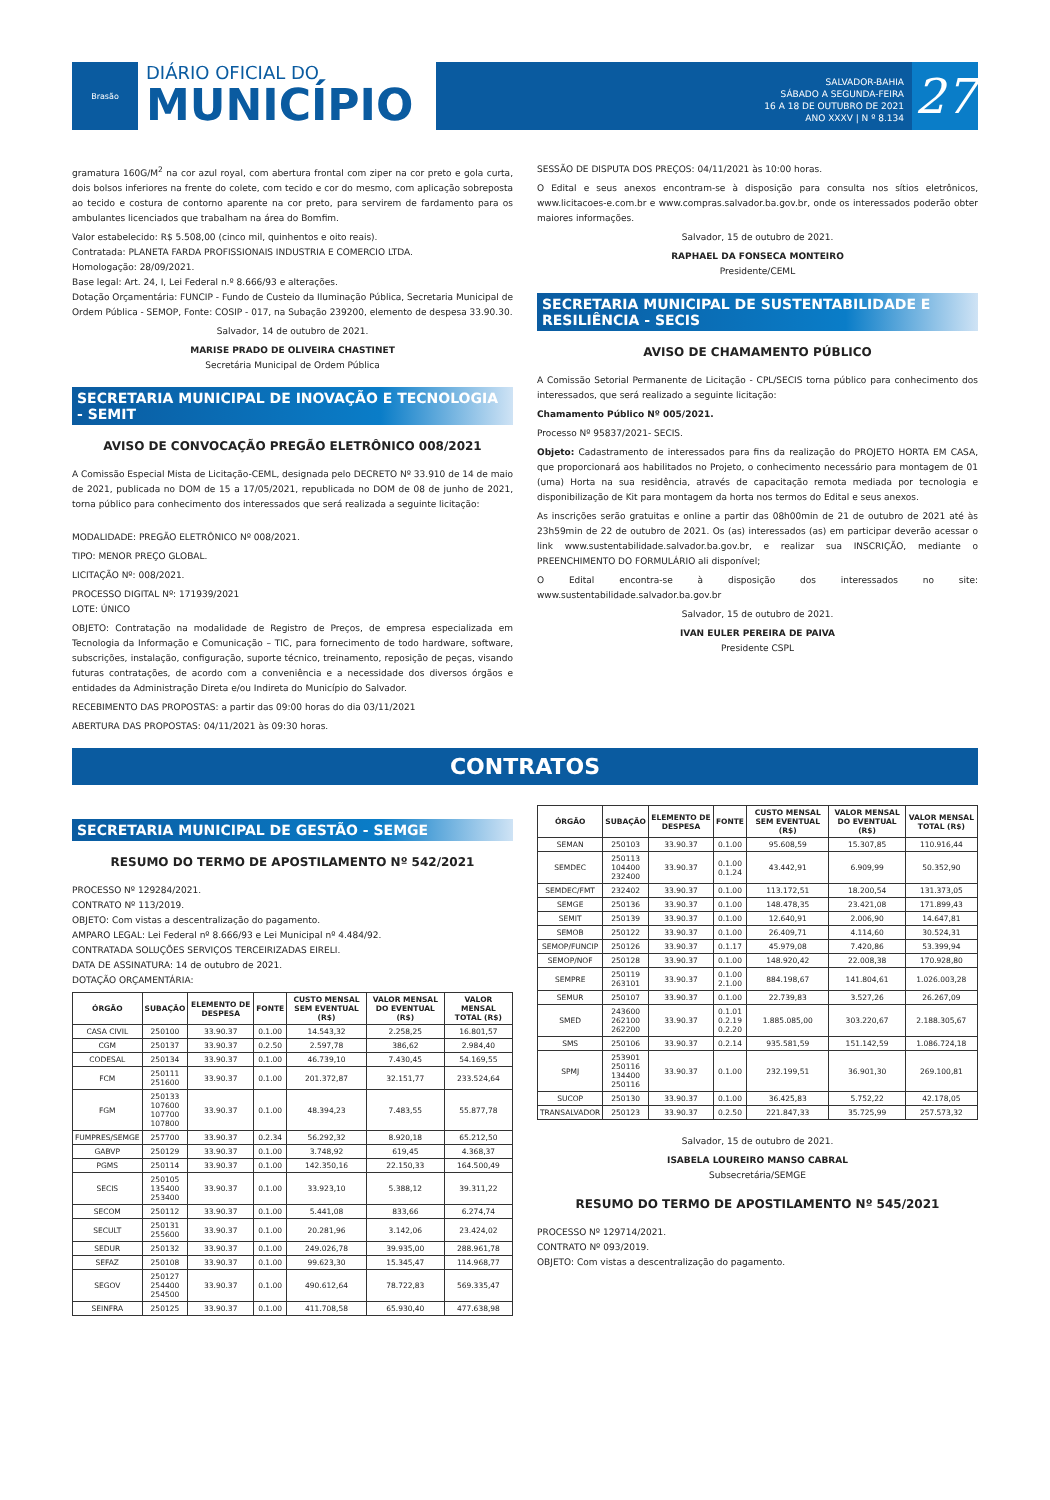Brasão
DIÁRIO OFICIAL DO
MUNICÍPIO
SALVADOR-BAHIA
SÁBADO A SEGUNDA-FEIRA
16 A 18 DE OUTUBRO DE 2021
ANO XXXV | N º 8.134
27
gramatura 160G/M<sup>2</sup> na cor azul royal, com abertura frontal com ziper na cor preto e gola curta, dois bolsos inferiores na frente do colete, com tecido e cor do mesmo, com aplicação sobreposta ao tecido e costura de contorno aparente na cor preto, para servirem de fardamento para os ambulantes licenciados que trabalham na área do Bomfim.
Valor estabelecido: R$ 5.508,00 (cinco mil, quinhentos e oito reais).
Contratada: PLANETA FARDA PROFISSIONAIS INDUSTRIA E COMERCIO LTDA.
Homologação: 28/09/2021.
Base legal: Art. 24, I, Lei Federal n.º 8.666/93 e alterações.
Dotação Orçamentária: FUNCIP - Fundo de Custeio da Iluminação Pública, Secretaria Municipal de Ordem Pública - SEMOP, Fonte: COSIP - 017, na Subação 239200, elemento de despesa 33.90.30.
Salvador, 14 de outubro de 2021.
MARISE PRADO DE OLIVEIRA CHASTINET
Secretária Municipal de Ordem Pública
SECRETARIA MUNICIPAL DE INOVAÇÃO E TECNOLOGIA - SEMIT
AVISO DE CONVOCAÇÃO PREGÃO ELETRÔNICO 008/2021
A Comissão Especial Mista de Licitação-CEML, designada pelo DECRETO Nº 33.910 de 14 de maio de 2021, publicada no DOM de 15 a 17/05/2021, republicada no DOM de 08 de junho de 2021, torna público para conhecimento dos interessados que será realizada a seguinte licitação:
MODALIDADE: PREGÃO ELETRÔNICO Nº 008/2021.
TIPO: MENOR PREÇO GLOBAL.
LICITAÇÃO Nº: 008/2021.
PROCESSO DIGITAL Nº: 171939/2021
LOTE: ÚNICO
OBJETO: Contratação na modalidade de Registro de Preços, de empresa especializada em Tecnologia da Informação e Comunicação – TIC, para fornecimento de todo hardware, software, subscrições, instalação, configuração, suporte técnico, treinamento, reposição de peças, visando futuras contratações, de acordo com a conveniência e a necessidade dos diversos órgãos e entidades da Administração Direta e/ou Indireta do Município do Salvador.
RECEBIMENTO DAS PROPOSTAS: a partir das 09:00 horas do dia 03/11/2021
ABERTURA DAS PROPOSTAS: 04/11/2021 às 09:30 horas.
SESSÃO DE DISPUTA DOS PREÇOS: 04/11/2021 às 10:00 horas.
O Edital e seus anexos encontram-se à disposição para consulta nos sítios eletrônicos, www.licitacoes-e.com.br e www.compras.salvador.ba.gov.br, onde os interessados poderão obter maiores informações.
Salvador, 15 de outubro de 2021.
RAPHAEL DA FONSECA MONTEIRO
Presidente/CEML
SECRETARIA MUNICIPAL DE SUSTENTABILIDADE E RESILIÊNCIA - SECIS
AVISO DE CHAMAMENTO PÚBLICO
A Comissão Setorial Permanente de Licitação - CPL/SECIS torna público para conhecimento dos interessados, que será realizado a seguinte licitação:
Chamamento Público Nº 005/2021.
Processo Nº 95837/2021- SECIS.
Objeto: Cadastramento de interessados para fins da realização do PROJETO HORTA EM CASA, que proporcionará aos habilitados no Projeto, o conhecimento necessário para montagem de 01 (uma) Horta na sua residência, através de capacitação remota mediada por tecnologia e disponibilização de Kit para montagem da horta nos termos do Edital e seus anexos.
As inscrições serão gratuitas e online a partir das 08h00min de 21 de outubro de 2021 até às 23h59min de 22 de outubro de 2021. Os (as) interessados (as) em participar deverão acessar o link www.sustentabilidade.salvador.ba.gov.br, e realizar sua INSCRIÇÃO, mediante o PREENCHIMENTO DO FORMULÁRIO ali disponível;
O Edital encontra-se à disposição dos interessados no site: www.sustentabilidade.salvador.ba.gov.br
Salvador, 15 de outubro de 2021.
IVAN EULER PEREIRA DE PAIVA
Presidente CSPL
CONTRATOS
SECRETARIA MUNICIPAL DE GESTÃO - SEMGE
RESUMO DO TERMO DE APOSTILAMENTO Nº 542/2021
PROCESSO Nº 129284/2021.
CONTRATO Nº 113/2019.
OBJETO: Com vistas a descentralização do pagamento.
AMPARO LEGAL: Lei Federal nº 8.666/93 e Lei Municipal nº 4.484/92.
CONTRATADA SOLUÇÕES SERVIÇOS TERCEIRIZADAS EIRELI.
DATA DE ASSINATURA: 14 de outubro de 2021.
DOTAÇÃO ORÇAMENTÁRIA:
| ÓRGÃO | SUBAÇÃO | ELEMENTO DE DESPESA | FONTE | CUSTO MENSAL SEM EVENTUAL (R$) | VALOR MENSAL DO EVENTUAL (R$) | VALOR MENSAL TOTAL (R$) |
| --- | --- | --- | --- | --- | --- | --- |
| CASA CIVIL | 250100 | 33.90.37 | 0.1.00 | 14.543,32 | 2.258,25 | 16.801,57 |
| CGM | 250137 | 33.90.37 | 0.2.50 | 2.597,78 | 386,62 | 2.984,40 |
| CODESAL | 250134 | 33.90.37 | 0.1.00 | 46.739,10 | 7.430,45 | 54.169,55 |
| FCM | 250111 251600 | 33.90.37 | 0.1.00 | 201.372,87 | 32.151,77 | 233.524,64 |
| FGM | 250133 107600 107700 107800 | 33.90.37 | 0.1.00 | 48.394,23 | 7.483,55 | 55.877,78 |
| FUMPRES/SEMGE | 257700 | 33.90.37 | 0.2.34 | 56.292,32 | 8.920,18 | 65.212,50 |
| GABVP | 250129 | 33.90.37 | 0.1.00 | 3.748,92 | 619,45 | 4.368,37 |
| PGMS | 250114 | 33.90.37 | 0.1.00 | 142.350,16 | 22.150,33 | 164.500,49 |
| SECIS | 250105 135400 253400 | 33.90.37 | 0.1.00 | 33.923,10 | 5.388,12 | 39.311,22 |
| SECOM | 250112 | 33.90.37 | 0.1.00 | 5.441,08 | 833,66 | 6.274,74 |
| SECULT | 250131 255600 | 33.90.37 | 0.1.00 | 20.281,96 | 3.142,06 | 23.424,02 |
| SEDUR | 250132 | 33.90.37 | 0.1.00 | 249.026,78 | 39.935,00 | 288.961,78 |
| SEFAZ | 250108 | 33.90.37 | 0.1.00 | 99.623,30 | 15.345,47 | 114.968,77 |
| SEGOV | 250127 254400 254500 | 33.90.37 | 0.1.00 | 490.612,64 | 78.722,83 | 569.335,47 |
| SEINFRA | 250125 | 33.90.37 | 0.1.00 | 411.708,58 | 65.930,40 | 477.638,98 |
| ÓRGÃO | SUBAÇÃO | ELEMENTO DE DESPESA | FONTE | CUSTO MENSAL SEM EVENTUAL (R$) | VALOR MENSAL DO EVENTUAL (R$) | VALOR MENSAL TOTAL (R$) |
| --- | --- | --- | --- | --- | --- | --- |
| SEMAN | 250103 | 33.90.37 | 0.1.00 | 95.608,59 | 15.307,85 | 110.916,44 |
| SEMDEC | 250113 104400 232400 | 33.90.37 | 0.1.00 0.1.24 | 43.442,91 | 6.909,99 | 50.352,90 |
| SEMDEC/FMT | 232402 | 33.90.37 | 0.1.00 | 113.172,51 | 18.200,54 | 131.373,05 |
| SEMGE | 250136 | 33.90.37 | 0.1.00 | 148.478,35 | 23.421,08 | 171.899,43 |
| SEMIT | 250139 | 33.90.37 | 0.1.00 | 12.640,91 | 2.006,90 | 14.647,81 |
| SEMOB | 250122 | 33.90.37 | 0.1.00 | 26.409,71 | 4.114,60 | 30.524,31 |
| SEMOP/FUNCIP | 250126 | 33.90.37 | 0.1.17 | 45.979,08 | 7.420,86 | 53.399,94 |
| SEMOP/NOF | 250128 | 33.90.37 | 0.1.00 | 148.920,42 | 22.008,38 | 170.928,80 |
| SEMPRE | 250119 263101 | 33.90.37 | 0.1.00 2.1.00 | 884.198,67 | 141.804,61 | 1.026.003,28 |
| SEMUR | 250107 | 33.90.37 | 0.1.00 | 22.739,83 | 3.527,26 | 26.267,09 |
| SMED | 243600 262100 262200 | 33.90.37 | 0.1.01 0.2.19 0.2.20 | 1.885.085,00 | 303.220,67 | 2.188.305,67 |
| SMS | 250106 | 33.90.37 | 0.2.14 | 935.581,59 | 151.142,59 | 1.086.724,18 |
| SPMJ | 253901 250116 134400 250116 | 33.90.37 | 0.1.00 | 232.199,51 | 36.901,30 | 269.100,81 |
| SUCOP | 250130 | 33.90.37 | 0.1.00 | 36.425,83 | 5.752,22 | 42.178,05 |
| TRANSALVADOR | 250123 | 33.90.37 | 0.2.50 | 221.847,33 | 35.725,99 | 257.573,32 |
Salvador, 15 de outubro de 2021.
ISABELA LOUREIRO MANSO CABRAL
Subsecretária/SEMGE
RESUMO DO TERMO DE APOSTILAMENTO Nº 545/2021
PROCESSO Nº 129714/2021.
CONTRATO Nº 093/2019.
OBJETO: Com vistas a descentralização do pagamento.